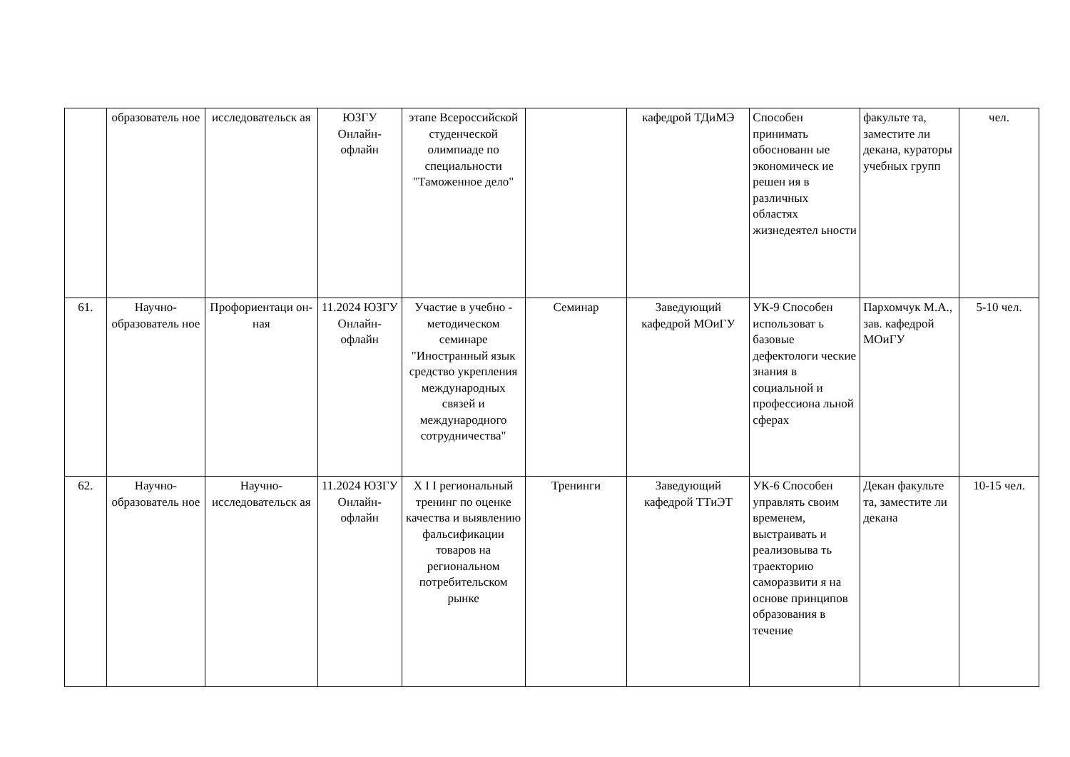| | образователь ное | исследовательск ая | ЮЗГУ Онлайн-офлайн | этапе Всероссийской студенческой олимпиаде по специальности "Таможенное дело" | | кафедрой ТДиМЭ | Способен принимать обоснованн ые экономическ ие решен ия в различных областях жизнедеятел ьности | факульте та, заместите ли декана, кураторы учебных групп | чел. |
| 61. | Научно-образователь ное | Профориентаци он-ная | 11.2024 ЮЗГУ Онлайн-офлайн | Участие в учебно - методическом семинаре "Иностранный язык средство укрепления международных связей и международного сотрудничества" | Семинар | Заведующий кафедрой МОиГУ | УК-9 Способен использоват ь базовые дефектологи ческие знания в социальной и профессиона льной сферах | Пархомчук М.А., зав. кафедрой МОиГУ | 5-10 чел. |
| 62. | Научно-образователь ное | Научно-исследовательск ая | 11.2024 ЮЗГУ Онлайн-офлайн | X I I региональный тренинг по оценке качества и выявлению фальсификации товаров на региональном потребительском рынке | Тренинги | Заведующий кафедрой ТТиЭТ | УК-6 Способен управлять своим временем, выстраивать и реализовыва ть траекторию саморазвити я на основе принципов образования в течение | Декан факульте та, заместите ли декана | 10-15 чел. |